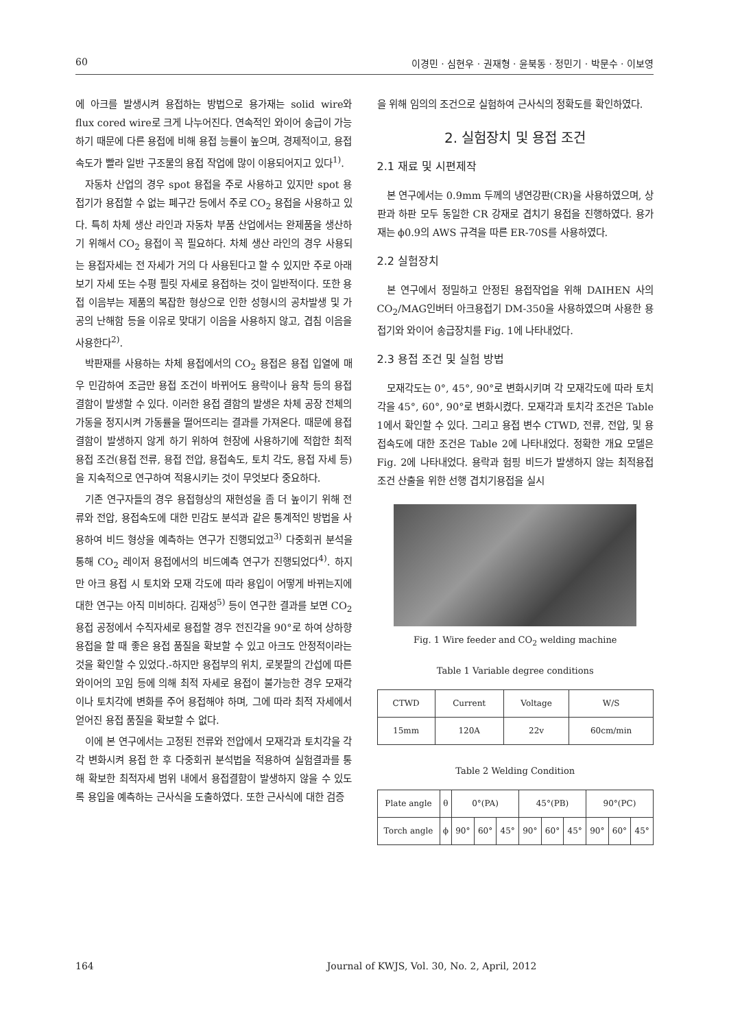60 이경민 · 심현우 · 권재형 · 윤북동 · 정민기 · 박문수 · 이보영
에 아크를 발생시켜 용접하는 방법으로 용가재는 solid wire와 flux cored wire로 크게 나누어진다. 연속적인 와이어 송급이 가능하기 때문에 다른 용접에 비해 용접 능률이 높으며, 경제적이고, 용접속도가 빨라 일반 구조물의 용접 작업에 많이 이용되어지고 있다<sup>1)</sup>.
자동차 산업의 경우 spot 용접을 주로 사용하고 있지만 spot 용접기가 용접할 수 없는 폐구간 등에서 주로 CO<sub>2</sub> 용접을 사용하고 있다. 특히 차체 생산 라인과 자동차 부품 산업에서는 완제품을 생산하기 위해서 CO<sub>2</sub> 용접이 꼭 필요하다. 차체 생산 라인의 경우 사용되는 용접자세는 전 자세가 거의 다 사용된다고 할 수 있지만 주로 아래보기 자세 또는 수평 필릿 자세로 용접하는 것이 일반적이다. 또한 용접 이음부는 제품의 복잡한 형상으로 인한 성형시의 공차발생 및 가공의 난해함 등을 이유로 맞대기 이음을 사용하지 않고, 겹침 이음을 사용한다<sup>2)</sup>.
박판재를 사용하는 차체 용접에서의 CO<sub>2</sub> 용접은 용접 입열에 매우 민감하여 조금만 용접 조건이 바뀌어도 용락이나 융착 등의 용접 결함이 발생할 수 있다. 이러한 용접 결함의 발생은 차체 공장 전체의 가동을 정지시켜 가동률을 떨어뜨리는 결과를 가져온다. 때문에 용접 결함이 발생하지 않게 하기 위하여 현장에 사용하기에 적합한 최적 용접 조건(용접 전류, 용접 전압, 용접속도, 토치 각도, 용접 자세 등)을 지속적으로 연구하여 적용시키는 것이 무엇보다 중요하다.
기존 연구자들의 경우 용접형상의 재현성을 좀 더 높이기 위해 전류와 전압, 용접속도에 대한 민감도 분석과 같은 통계적인 방법을 사용하여 비드 형상을 예측하는 연구가 진행되었고<sup>3)</sup> 다중회귀 분석을 통해 CO<sub>2</sub> 레이저 용접에서의 비드예측 연구가 진행되었다<sup>4)</sup>. 하지만 아크 용접 시 토치와 모재 각도에 따라 용입이 어떻게 바뀌는지에 대한 연구는 아직 미비하다. 김재성<sup>5)</sup> 등이 연구한 결과를 보면 CO<sub>2</sub> 용접 공정에서 수직자세로 용접할 경우 전진각을 90°로 하여 상하향 용접을 할 때 좋은 용접 품질을 확보할 수 있고 아크도 안정적이라는 것을 확인할 수 있었다.-하지만 용접부의 위치, 로봇팔의 간섭에 따른 와이어의 꼬임 등에 의해 최적 자세로 용접이 불가능한 경우 모재각이나 토치각에 변화를 주어 용접해야 하며, 그에 따라 최적 자세에서 얻어진 용접 품질을 확보할 수 없다.
이에 본 연구에서는 고정된 전류와 전압에서 모재각과 토치각을 각각 변화시켜 용접 한 후 다중회귀 분석법을 적용하여 실험결과를 통해 확보한 최적자세 범위 내에서 용접결함이 발생하지 않을 수 있도록 용입을 예측하는 근사식을 도출하였다. 또한 근사식에 대한 검증
을 위해 임의의 조건으로 실험하여 근사식의 정확도를 확인하였다.
2. 실험장치 및 용접 조건
2.1 재료 및 시편제작
본 연구에서는 0.9mm 두께의 냉연강판(CR)을 사용하였으며, 상판과 하판 모두 동일한 CR 강재로 겹치기 용접을 진행하였다. 용가재는 ϕ0.9의 AWS 규격을 따른 ER-70S를 사용하였다.
2.2 실험장치
본 연구에서 정밀하고 안정된 용접작업을 위해 DAIHEN 사의 CO<sub>2</sub>/MAG인버터 아크용접기 DM-350을 사용하였으며 사용한 용접기와 와이어 송급장치를 Fig. 1에 나타내었다.
2.3 용접 조건 및 실험 방법
모재각도는 0°, 45°, 90°로 변화시키며 각 모재각도에 따라 토치각을 45°, 60°, 90°로 변화시켰다. 모재각과 토치각 조건은 Table 1에서 확인할 수 있다. 그리고 용접 변수 CTWD, 전류, 전압, 및 용접속도에 대한 조건은 Table 2에 나타내었다. 정확한 개요 모델은 Fig. 2에 나타내었다. 용락과 험핑 비드가 발생하지 않는 최적용접조건 산출을 위한 선행 겹치기용접을 실시
Fig. 1 Wire feeder and CO<sub>2</sub> welding machine
Table 1 Variable degree conditions
| CTWD | Current | Voltage | W/S |
| --- | --- | --- | --- |
| 15mm | 120A | 22v | 60cm/min |
Table 2 Welding Condition
| Plate angle | θ | 0°(PA) | | | 45°(PB) | | | 90°(PC) | | |
| Torch angle | ϕ | 90° | 60° | 45° | 90° | 60° | 45° | 90° | 60° | 45° |
164 Journal of KWJS, Vol. 30, No. 2, April, 2012